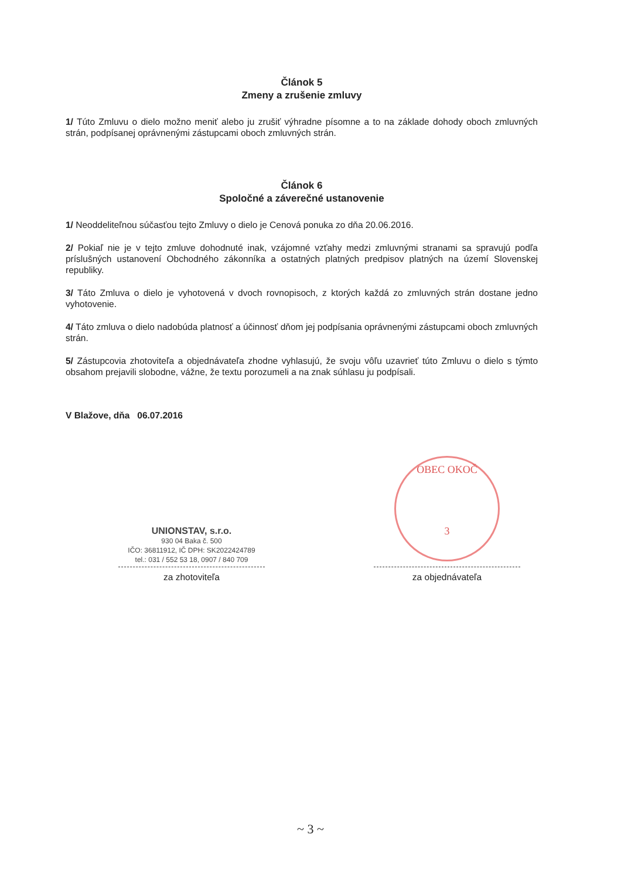Článok 5
Zmeny a zrušenie zmluvy
1/ Túto Zmluvu o dielo možno meniť alebo ju zrušiť výhradne písomne a to na základe dohody oboch zmluvných strán, podpísanej oprávnenými zástupcami oboch zmluvných strán.
Článok 6
Spoločné a záverečné ustanovenie
1/ Neoddeliteľnou súčasťou tejto Zmluvy o dielo je Cenová ponuka zo dňa 20.06.2016.
2/ Pokiaľ nie je v tejto zmluve dohodnuté inak, vzájomné vzťahy medzi zmluvnými stranami sa spravujú podľa príslušných ustanovení Obchodného zákonníka a ostatných platných predpisov platných na území Slovenskej republiky.
3/ Táto Zmluva o dielo je vyhotovená v dvoch rovnopisoch, z ktorých každá zo zmluvných strán dostane jedno vyhotovenie.
4/ Táto zmluva o dielo nadobúda platnosť a účinnosť dňom jej podpísania oprávnenými zástupcami oboch zmluvných strán.
5/ Zástupcovia zhotoviteľa a objednávateľa zhodne vyhlasujú, že svoju vôľu uzavrieť túto Zmluvu o dielo s týmto obsahom prejavili slobodne, vážne, že textu porozumeli a na znak súhlasu ju podpísali.
V Blažove, dňa 06.07.2016
UNIONSTAV, s.r.o.
930 04 Baka č. 500
IČO: 36811912, IČ DPH: SK2022424789
tel.: 031 / 552 53 18, 0907 / 840 709
za zhotoviteľa
OBEC OKOČ
3
za objednávateľa
~ 3 ~